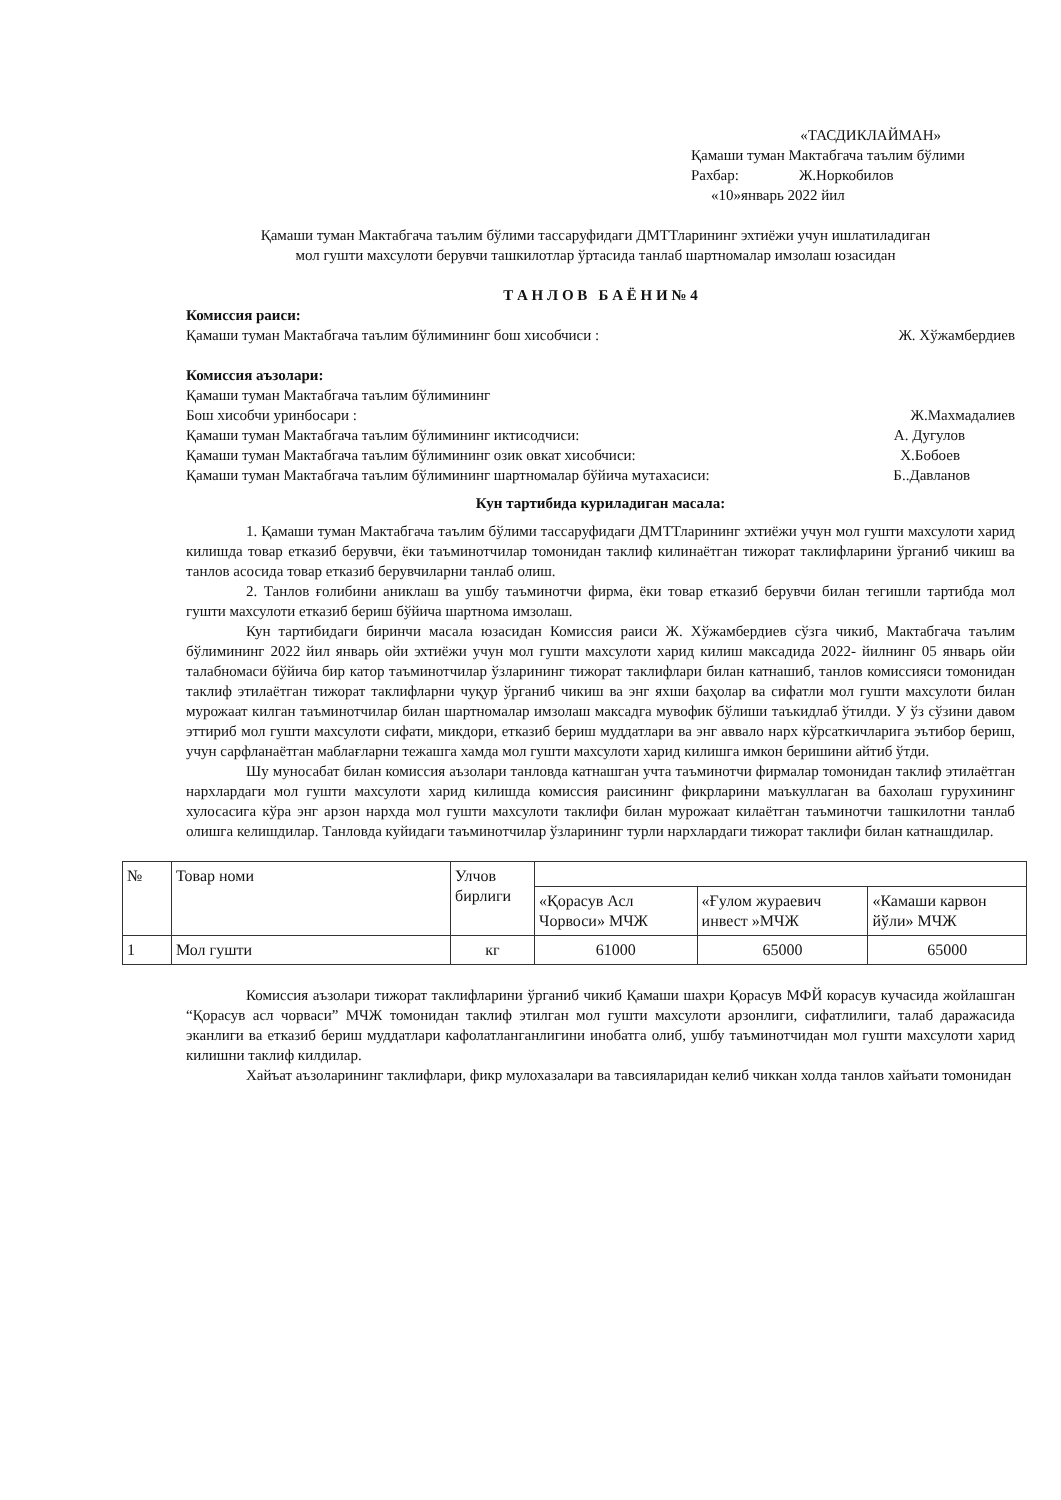«ТАСДИКЛАЙМАН»
Қамаши туман Мактабгача таълим бўлими
Рахбар: Ж.Норкобилов
«10»январь 2022 йил
Қамаши туман Мактабгача таълим бўлими тассаруфидаги ДМТТларининг эхтиёжи учун ишлатиладиган
мол гушти махсулоти берувчи ташкилотлар ўртасида танлаб шартномалар имзолаш юзасидан
Т А Н Л О В Б А Ё Н И № 4
Комиссия раиси:
Қамаши туман Мактабгача таълим бўлимининг бош хисобчиси : Ж. Хўжамбердиев
Комиссия аъзолари:
Қамаши туман Мактабгача таълим бўлимининг
Бош хисобчи уринбосари : Ж.Махмадалиев
Қамаши туман Мактабгача таълим бўлимининг иктисодчиси: А. Дугулов
Қамаши туман Мактабгача таълим бўлимининг озик овкат хисобчиси: Х.Бобоев
Қамаши туман Мактабгача таълим бўлимининг шартномалар бўйича мутахасиси: Б..Давланов
Кун тартибида куриладиган масала:
1. Қамаши туман Мактабгача таълим бўлими тассаруфидаги ДМТТларининг эхтиёжи учун мол гушти махсулоти харид килишда товар етказиб берувчи, ёки таъминотчилар томонидан таклиф килинаётган тижорат таклифларини ўрганиб чикиш ва танлов асосида товар етказиб берувчиларни танлаб олиш.
2. Танлов ғолибини аниклаш ва ушбу таъминотчи фирма, ёки товар етказиб берувчи билан тегишли тартибда мол гушти махсулоти етказиб бериш бўйича шартнома имзолаш.
Кун тартибидаги биринчи масала юзасидан Комиссия раиси Ж. Хўжамбердиев сўзга чикиб, Мактабгача таълим бўлимининг 2022 йил январь ойи эхтиёжи учун мол гушти махсулоти харид килиш максадида 2022- йилнинг 05 январь ойи талабномаси бўйича бир катор таъминотчилар ўзларининг тижорат таклифлари билан катнашиб, танлов комиссияси томонидан таклиф этилаётган тижорат таклифларни чуқур ўрганиб чикиш ва энг яхши баҳолар ва сифатли мол гушти махсулоти билан мурожаат килган таъминотчилар билан шартномалар имзолаш максадга мувофик бўлиши таъкидлаб ўтилди. У ўз сўзини давом эттириб мол гушти махсулоти сифати, микдори, етказиб бериш муддатлари ва энг аввало нарх кўрсаткичларига эътибор бериш, учун сарфланаётган маблағларни тежашга хамда мол гушти махсулоти харид килишга имкон беришини айтиб ўтди.
Шу муносабат билан комиссия аъзолари танловда катнашган учта таъминотчи фирмалар томонидан таклиф этилаётган нархлардаги мол гушти махсулоти харид килишда комиссия раисининг фикрларини маъкуллаган ва бахолаш гурухининг хулосасига кўра энг арзон нархда мол гушти махсулоти таклифи билан мурожаат килаётган таъминотчи ташкилотни танлаб олишга келишдилар. Танловда куйидаги таъминотчилар ўзларининг турли нархлардаги тижорат таклифи билан катнашдилар.
| № | Товар номи | Улчов бирлиги | | | |
| | | | «Қорасув Асл Чорвоси» МЧЖ | «Ғулом жураевич инвест »МЧЖ | «Камаши карвон йўли» МЧЖ |
| 1 | Мол гушти | кг | 61000 | 65000 | 65000 |
Комиссия аъзолари тижорат таклифларини ўрганиб чикиб Қамаши шахри Қорасув МФЙ корасув кучасида жойлашган “Қорасув асл чорваси” МЧЖ томонидан таклиф этилган мол гушти махсулоти арзонлиги, сифатлилиги, талаб даражасида эканлиги ва етказиб бериш муддатлари кафолатланганлигини инобатга олиб, ушбу таъминотчидан мол гушти махсулоти харид килишни таклиф килдилар.
Хайъат аъзоларининг таклифлари, фикр мулохазалари ва тавсияларидан келиб чиккан холда танлов хайъати томонидан